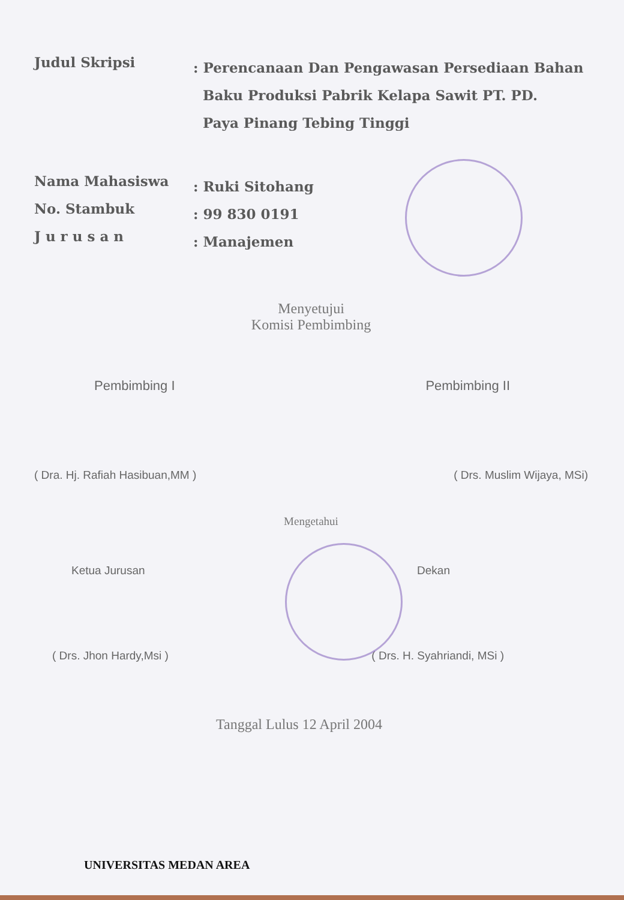Judul Skripsi
: Perencanaan Dan Pengawasan Persediaan Bahan
Baku Produksi Pabrik Kelapa Sawit PT. PD.
Paya Pinang Tebing Tinggi
Nama Mahasiswa
: Ruki Sitohang
No. Stambuk
: 99 830 0191
J u r u s a n
: Manajemen
Menyetujui
Komisi Pembimbing
Pembimbing I Pembimbing II
( Dra. Hj. Rafiah Hasibuan,MM ) ( Drs. Muslim Wijaya, MSi)
Mengetahui
Ketua Jurusan Dekan
( Drs. Jhon Hardy,Msi ) ( Drs. H. Syahriandi, MSi )
Tanggal Lulus 12 April 2004
UNIVERSITAS MEDAN AREA